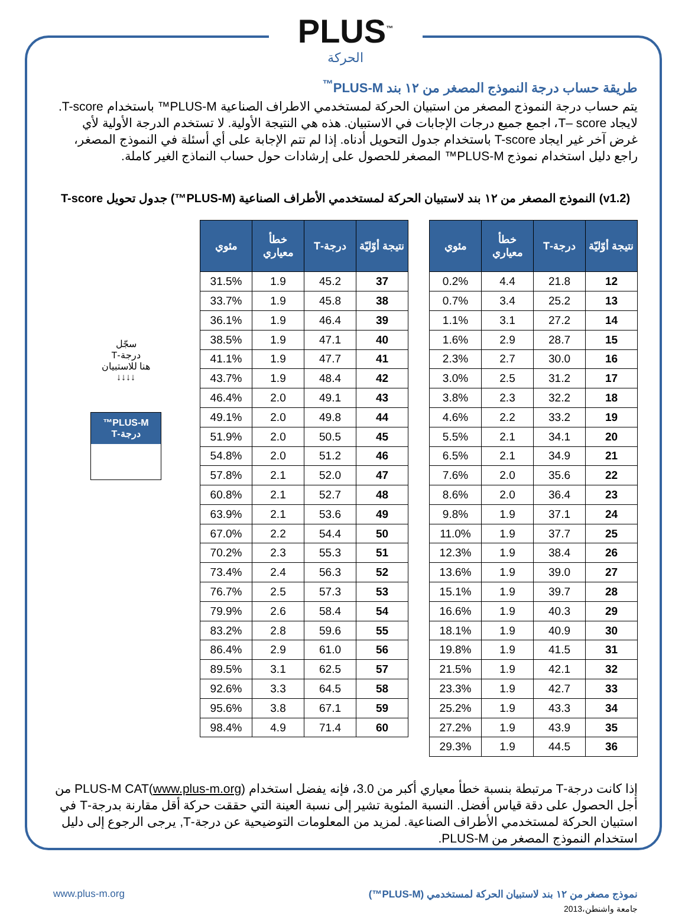PLUS<sup>™</sup>
الحركة
طريقة حساب درجة النموذج المصغر من ١٢ بند PLUS-M<sup>™</sup>
يتم حساب درجة النموذج المصغر من استبيان الحركة لمستخدمي الاطراف الصناعية PLUS-M™ باستخدام T-score. لايجاد T– score، اجمع جميع درجات الإجابات في الاستبيان. هذه هي النتيجة الأولية. لا تستخدم الدرجة الأولية لأي غرض آخر غير ايجاد T-score باستخدام جدول التحويل أدناه. إذا لم تتم الإجابة على أي أسئلة في النموذج المصغر، راجع دليل استخدام نموذج PLUS-M™ المصغر للحصول على إرشادات حول حساب النماذج الغير كاملة.
(v1.2) النموذج المصغر من ١٢ بند لاستبيان الحركة لمستخدمي الأطراف الصناعية (PLUS-M™) جدول تحويل T-score
| نتيجة أوّليّة | درجة-T | خطأ معياري | مئوي |
| --- | --- | --- | --- |
| 12 | 21.8 | 4.4 | 0.2% |
| 13 | 25.2 | 3.4 | 0.7% |
| 14 | 27.2 | 3.1 | 1.1% |
| 15 | 28.7 | 2.9 | 1.6% |
| 16 | 30.0 | 2.7 | 2.3% |
| 17 | 31.2 | 2.5 | 3.0% |
| 18 | 32.2 | 2.3 | 3.8% |
| 19 | 33.2 | 2.2 | 4.6% |
| 20 | 34.1 | 2.1 | 5.5% |
| 21 | 34.9 | 2.1 | 6.5% |
| 22 | 35.6 | 2.0 | 7.6% |
| 23 | 36.4 | 2.0 | 8.6% |
| 24 | 37.1 | 1.9 | 9.8% |
| 25 | 37.7 | 1.9 | 11.0% |
| 26 | 38.4 | 1.9 | 12.3% |
| 27 | 39.0 | 1.9 | 13.6% |
| 28 | 39.7 | 1.9 | 15.1% |
| 29 | 40.3 | 1.9 | 16.6% |
| 30 | 40.9 | 1.9 | 18.1% |
| 31 | 41.5 | 1.9 | 19.8% |
| 32 | 42.1 | 1.9 | 21.5% |
| 33 | 42.7 | 1.9 | 23.3% |
| 34 | 43.3 | 1.9 | 25.2% |
| 35 | 43.9 | 1.9 | 27.2% |
| 36 | 44.5 | 1.9 | 29.3% |
| نتيجة أوّليّة | درجة-T | خطأ معياري | مئوي |
| --- | --- | --- | --- |
| 37 | 45.2 | 1.9 | 31.5% |
| 38 | 45.8 | 1.9 | 33.7% |
| 39 | 46.4 | 1.9 | 36.1% |
| 40 | 47.1 | 1.9 | 38.5% |
| 41 | 47.7 | 1.9 | 41.1% |
| 42 | 48.4 | 1.9 | 43.7% |
| 43 | 49.1 | 2.0 | 46.4% |
| 44 | 49.8 | 2.0 | 49.1% |
| 45 | 50.5 | 2.0 | 51.9% |
| 46 | 51.2 | 2.0 | 54.8% |
| 47 | 52.0 | 2.1 | 57.8% |
| 48 | 52.7 | 2.1 | 60.8% |
| 49 | 53.6 | 2.1 | 63.9% |
| 50 | 54.4 | 2.2 | 67.0% |
| 51 | 55.3 | 2.3 | 70.2% |
| 52 | 56.3 | 2.4 | 73.4% |
| 53 | 57.3 | 2.5 | 76.7% |
| 54 | 58.4 | 2.6 | 79.9% |
| 55 | 59.6 | 2.8 | 83.2% |
| 56 | 61.0 | 2.9 | 86.4% |
| 57 | 62.5 | 3.1 | 89.5% |
| 58 | 64.5 | 3.3 | 92.6% |
| 59 | 67.1 | 3.8 | 95.6% |
| 60 | 71.4 | 4.9 | 98.4% |
سجّل
درجة-T
هنا للاستبيان
↓↓↓↓
PLUS-M™
درجة-T
إذا كانت درجة-T مرتبطة بنسبة خطأ معياري أكبر من 3.0، فإنه يفضل استخدام PLUS-M CAT(www.plus-m.org) من أجل الحصول على دقة قياس أفضل. النسبة المئوية تشير إلى نسبة العينة التي حققت حركة أقل مقارنة بدرجة-T في استبيان الحركة لمستخدمي الأطراف الصناعية. لمزيد من المعلومات التوضيحية عن درجة-T, يرجى الرجوع إلى دليل استخدام النموذج المصغر من PLUS-M.
نموذج مصغر من ١٢ بند لاستبيان الحركة لمستخدمي (PLUS-M™) www.plus-m.org
جامعة واشنطن،2013